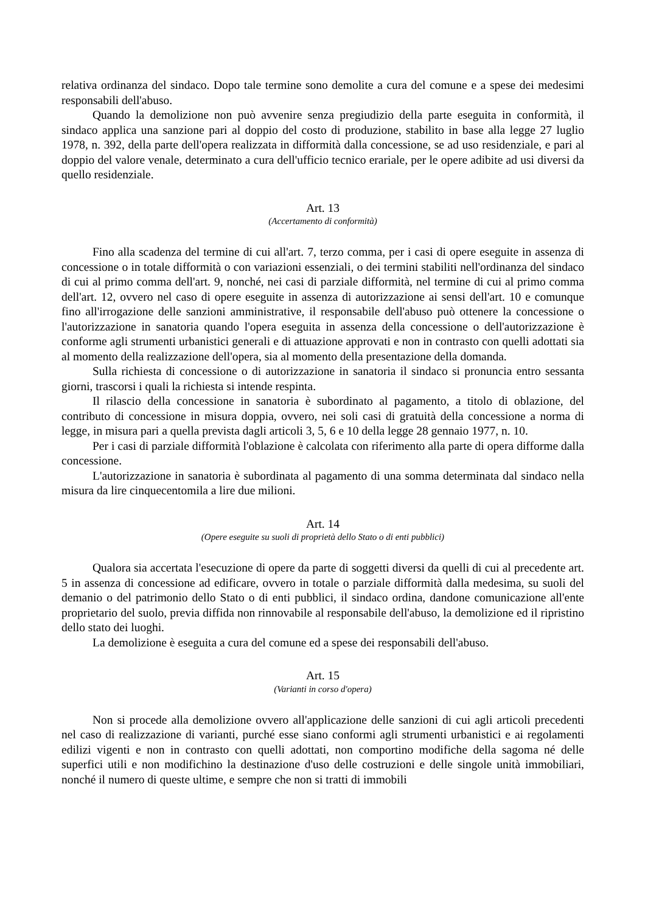relativa ordinanza del sindaco. Dopo tale termine sono demolite a cura del comune e a spese dei medesimi responsabili dell'abuso.
Quando la demolizione non può avvenire senza pregiudizio della parte eseguita in conformità, il sindaco applica una sanzione pari al doppio del costo di produzione, stabilito in base alla legge 27 luglio 1978, n. 392, della parte dell'opera realizzata in difformità dalla concessione, se ad uso residenziale, e pari al doppio del valore venale, determinato a cura dell'ufficio tecnico erariale, per le opere adibite ad usi diversi da quello residenziale.
Art. 13
(Accertamento di conformità)
Fino alla scadenza del termine di cui all'art. 7, terzo comma, per i casi di opere eseguite in assenza di concessione o in totale difformità o con variazioni essenziali, o dei termini stabiliti nell'ordinanza del sindaco di cui al primo comma dell'art. 9, nonché, nei casi di parziale difformità, nel termine di cui al primo comma dell'art. 12, ovvero nel caso di opere eseguite in assenza di autorizzazione ai sensi dell'art. 10 e comunque fino all'irrogazione delle sanzioni amministrative, il responsabile dell'abuso può ottenere la concessione o l'autorizzazione in sanatoria quando l'opera eseguita in assenza della concessione o dell'autorizzazione è conforme agli strumenti urbanistici generali e di attuazione approvati e non in contrasto con quelli adottati sia al momento della realizzazione dell'opera, sia al momento della presentazione della domanda.
Sulla richiesta di concessione o di autorizzazione in sanatoria il sindaco si pronuncia entro sessanta giorni, trascorsi i quali la richiesta si intende respinta.
Il rilascio della concessione in sanatoria è subordinato al pagamento, a titolo di oblazione, del contributo di concessione in misura doppia, ovvero, nei soli casi di gratuità della concessione a norma di legge, in misura pari a quella prevista dagli articoli 3, 5, 6 e 10 della legge 28 gennaio 1977, n. 10.
Per i casi di parziale difformità l'oblazione è calcolata con riferimento alla parte di opera difforme dalla concessione.
L'autorizzazione in sanatoria è subordinata al pagamento di una somma determinata dal sindaco nella misura da lire cinquecentomila a lire due milioni.
Art. 14
(Opere eseguite su suoli di proprietà dello Stato o di enti pubblici)
Qualora sia accertata l'esecuzione di opere da parte di soggetti diversi da quelli di cui al precedente art. 5 in assenza di concessione ad edificare, ovvero in totale o parziale difformità dalla medesima, su suoli del demanio o del patrimonio dello Stato o di enti pubblici, il sindaco ordina, dandone comunicazione all'ente proprietario del suolo, previa diffida non rinnovabile al responsabile dell'abuso, la demolizione ed il ripristino dello stato dei luoghi.
La demolizione è eseguita a cura del comune ed a spese dei responsabili dell'abuso.
Art. 15
(Varianti in corso d'opera)
Non si procede alla demolizione ovvero all'applicazione delle sanzioni di cui agli articoli precedenti nel caso di realizzazione di varianti, purché esse siano conformi agli strumenti urbanistici e ai regolamenti edilizi vigenti e non in contrasto con quelli adottati, non comportino modifiche della sagoma né delle superfici utili e non modifichino la destinazione d'uso delle costruzioni e delle singole unità immobiliari, nonché il numero di queste ultime, e sempre che non si tratti di immobili